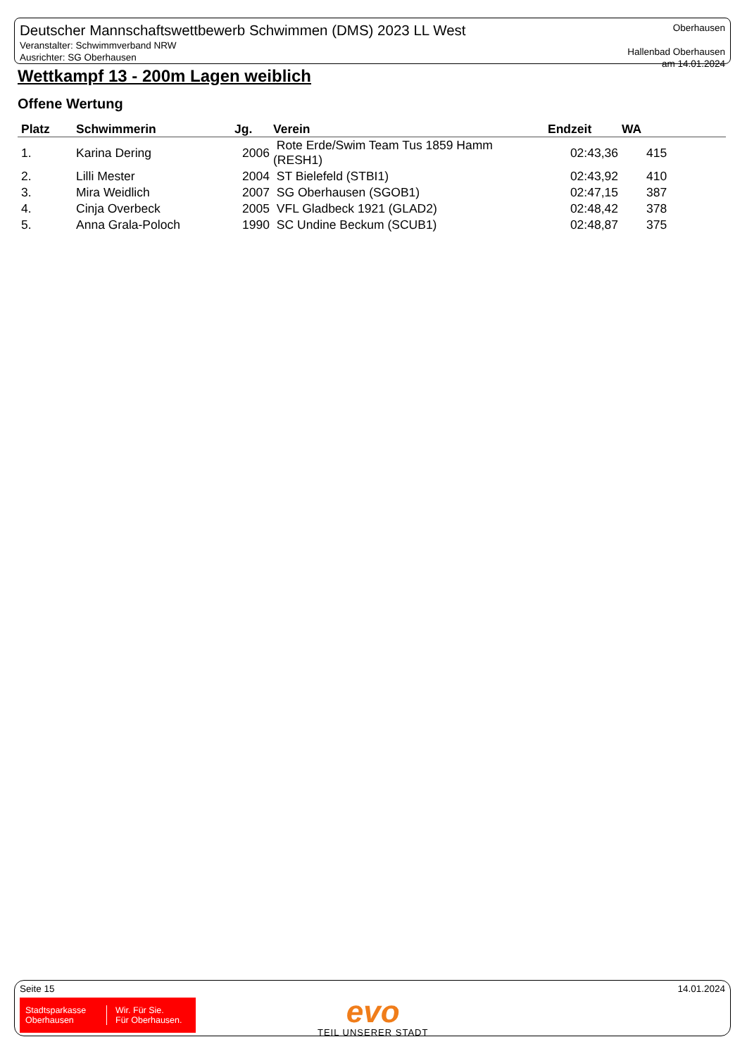Deutscher Mannschaftswettbewerb Schwimmen (DMS) 2023 LL West
Veranstalter: Schwimmverband NRW
Ausrichter: SG Oberhausen
Oberhausen
Hallenbad Oberhausen
am 14.01.2024
Wettkampf 13 - 200m Lagen weiblich
Offene Wertung
| Platz | Schwimmerin | Jg. | Verein | Endzeit | WA |
| --- | --- | --- | --- | --- | --- |
| 1. | Karina Dering | 2006 | Rote Erde/Swim Team Tus 1859 Hamm (RESH1) | 02:43,36 | 415 |
| 2. | Lilli Mester | 2004 | ST Bielefeld (STBI1) | 02:43,92 | 410 |
| 3. | Mira Weidlich | 2007 | SG Oberhausen (SGOB1) | 02:47,15 | 387 |
| 4. | Cinja Overbeck | 2005 | VFL Gladbeck 1921 (GLAD2) | 02:48,42 | 378 |
| 5. | Anna Grala-Poloch | 1990 | SC Undine Beckum (SCUB1) | 02:48,87 | 375 |
Seite 15 14.01.2024
Stadtsparkasse
Oberhausen
Wir. Für Sie.
Für Oberhausen.
evo
TEIL UNSERER STADT